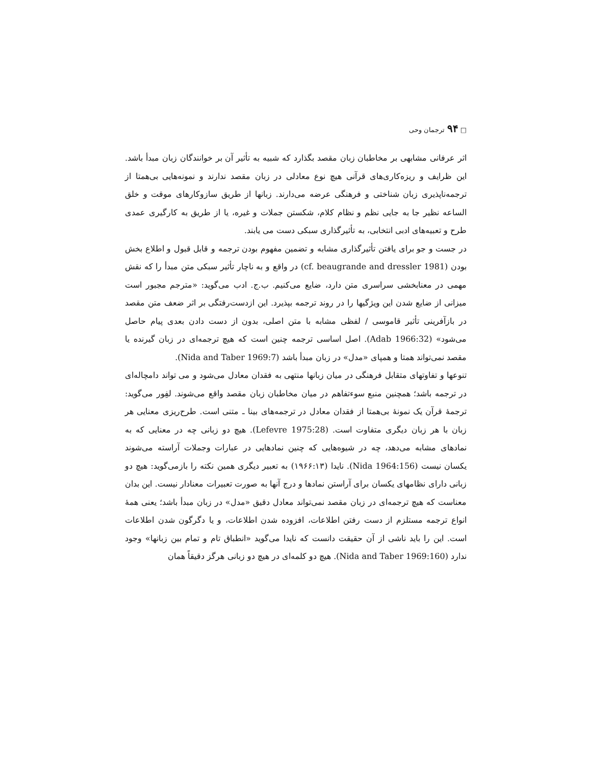□ ۹۴ ترجمان وحی
اثر عرفانی مشابهی بر مخاطبان زبان مقصد بگذارد که شبیه به تأثیر آن بر خوانندگان زبان مبدأ باشد. این ظرایف و ریزه‌کاری‌های قرآنی هیچ نوع معادلی در زبان مقصد ندارند و نمونه‌هایی بی‌همتا از ترجمه‌ناپذیری زبان شناختی و فرهنگی عرضه می‌دارند. زبانها از طریق سازوکارهای موقت و خلق الساعه نظیر جا به جایی نظم و نظام کلام، شکستن جملات و غیره، یا از طریق به کارگیری عمدی طرح و تعبیه‌های ادبی انتخابی، به تأثیرگذاری سبکی دست می یابند.
در جست و جو برای یافتن تأثیرگذاری مشابه و تضمین مفهوم بودن ترجمه و قابل قبول و اطلاع بخش بودن (cf. beaugrande and dressler 1981) در واقع و به ناچار تأثیر سبکی متن مبدأ را که نقش مهمی در معنابخشی سراسری متن دارد، ضایع می‌کنیم. ب.ج. ادب می‌گوید: «مترجم مجبور است میزانی از ضایع شدن این ویژگیها را در روند ترجمه بپذیرد. این ازدست‌رفتگی بر اثر ضعف متن مقصد در بازآفرینی تأثیر قاموسی / لفظی مشابه با متن اصلی، بدون از دست دادن بعدی پیام حاصل می‌شود» (Adab 1966:32). اصل اساسی ترجمه چنین است که هیچ ترجمه‌ای در زبان گیرنده یا مقصد نمی‌تواند همتا و همپای «مدل» در زبان مبدأ باشد (Nida and Taber 1969:7).
تنوعها و تفاوتهای متقابل فرهنگی در میان زبانها منتهی به فقدان معادل می‌شود و می تواند دامچاله‌ای در ترجمه باشد؛ همچنین منبع سوءتفاهم در میان مخاطبان زبان مقصد واقع می‌شوند. لفِور می‌گوید: ترجمهٔ قرآن یک نمونهٔ بی‌همتا از فقدان معادل در ترجمه‌های بینا ـ متنی است. طرح‌ریزی معنایی هر زبان با هر زبان دیگری متفاوت است. (Lefevre 1975:28). هیچ دو زبانی چه در معنایی که به نمادهای مشابه می‌دهد، چه در شیوه‌هایی که چنین نمادهایی در عبارات وجملات آراسته می‌شوند یکسان نیست (Nida 1964:156). نایدا (۱۹۶۶:۱۳) به تعبیر دیگری همین نکته را بازمی‌گوید: هیچ دو زبانی دارای نظامهای یکسان برای آراستن نمادها و درج آنها به صورت تعبیرات معنادار نیست. این بدان معناست که هیچ ترجمه‌ای در زبان مقصد نمی‌تواند معادل دقیق «مدل» در زبان مبدأ باشد؛ یعنی همهٔ انواع ترجمه مستلزم از دست رفتن اطلاعات، افزوده شدن اطلاعات، و یا دگرگون شدن اطلاعات است. این را باید ناشی از آن حقیقت دانست که نایدا می‌گوید «انطباق تام و تمام بین زبانها» وجود ندارد (Nida and Taber 1969:160). هیچ دو کلمه‌ای در هیچ دو زبانی هرگز دقیقاً همان